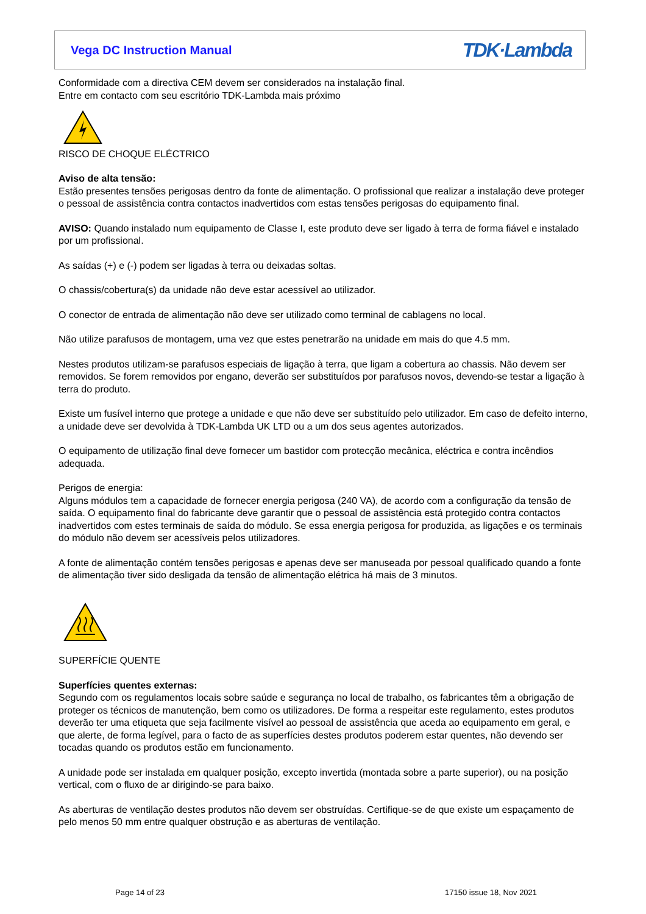Vega DC Instruction Manual
TDK·Lambda
Conformidade com a directiva CEM devem ser considerados na instalação final.
Entre em contacto com seu escritório TDK-Lambda mais próximo
RISCO DE CHOQUE ELÉCTRICO
Aviso de alta tensão:
Estão presentes tensões perigosas dentro da fonte de alimentação. O profissional que realizar a instalação deve proteger o pessoal de assistência contra contactos inadvertidos com estas tensões perigosas do equipamento final.
AVISO: Quando instalado num equipamento de Classe I, este produto deve ser ligado à terra de forma fiável e instalado por um profissional.
As saídas (+) e (-) podem ser ligadas à terra ou deixadas soltas.
O chassis/cobertura(s) da unidade não deve estar acessível ao utilizador.
O conector de entrada de alimentação não deve ser utilizado como terminal de cablagens no local.
Não utilize parafusos de montagem, uma vez que estes penetrarão na unidade em mais do que 4.5 mm.
Nestes produtos utilizam-se parafusos especiais de ligação à terra, que ligam a cobertura ao chassis. Não devem ser removidos. Se forem removidos por engano, deverão ser substituídos por parafusos novos, devendo-se testar a ligação à terra do produto.
Existe um fusível interno que protege a unidade e que não deve ser substituído pelo utilizador. Em caso de defeito interno, a unidade deve ser devolvida à TDK-Lambda UK LTD ou a um dos seus agentes autorizados.
O equipamento de utilização final deve fornecer um bastidor com protecção mecânica, eléctrica e contra incêndios adequada.
Perigos de energia:
Alguns módulos tem a capacidade de fornecer energia perigosa (240 VA), de acordo com a configuração da tensão de saída. O equipamento final do fabricante deve garantir que o pessoal de assistência está protegido contra contactos inadvertidos com estes terminais de saída do módulo. Se essa energia perigosa for produzida, as ligações e os terminais do módulo não devem ser acessíveis pelos utilizadores.
A fonte de alimentação contém tensões perigosas e apenas deve ser manuseada por pessoal qualificado quando a fonte de alimentação tiver sido desligada da tensão de alimentação elétrica há mais de 3 minutos.
SUPERFÍCIE QUENTE
Superfícies quentes externas:
Segundo com os regulamentos locais sobre saúde e segurança no local de trabalho, os fabricantes têm a obrigação de proteger os técnicos de manutenção, bem como os utilizadores. De forma a respeitar este regulamento, estes produtos deverão ter uma etiqueta que seja facilmente visível ao pessoal de assistência que aceda ao equipamento em geral, e que alerte, de forma legível, para o facto de as superfícies destes produtos poderem estar quentes, não devendo ser tocadas quando os produtos estão em funcionamento.
A unidade pode ser instalada em qualquer posição, excepto invertida (montada sobre a parte superior), ou na posição vertical, com o fluxo de ar dirigindo-se para baixo.
As aberturas de ventilação destes produtos não devem ser obstruídas. Certifique-se de que existe um espaçamento de pelo menos 50 mm entre qualquer obstrução e as aberturas de ventilação.
Page 14 of 23 17150 issue 18, Nov 2021